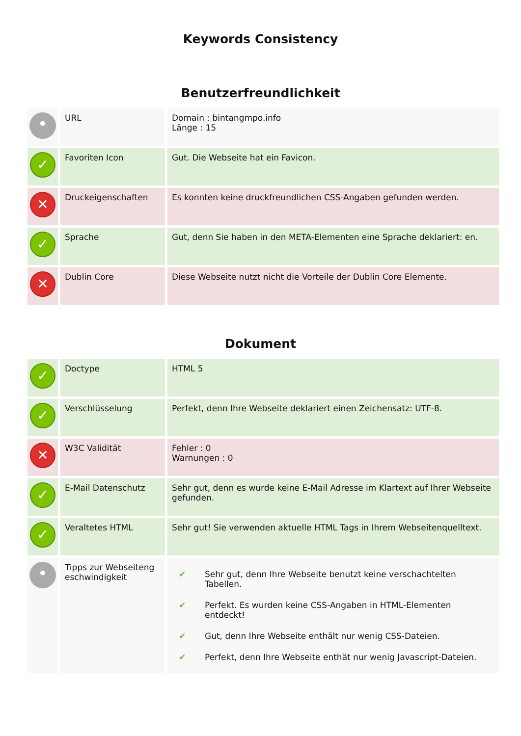Keywords Consistency
Benutzerfreundlichkeit
| • | URL | Domain : bintangmpo.info Länge : 15 |
| ✓ | Favoriten Icon | Gut. Die Webseite hat ein Favicon. |
| ✕ | Druckeigenschaften | Es konnten keine druckfreundlichen CSS-Angaben gefunden werden. |
| ✓ | Sprache | Gut, denn Sie haben in den META-Elementen eine Sprache deklariert: en. |
| ✕ | Dublin Core | Diese Webseite nutzt nicht die Vorteile der Dublin Core Elemente. |
Dokument
| ✓ | Doctype | HTML 5 |
| ✓ | Verschlüsselung | Perfekt, denn Ihre Webseite deklariert einen Zeichensatz: UTF-8. |
| ✕ | W3C Validität | Fehler : 0 Warnungen : 0 |
| ✓ | E-Mail Datenschutz | Sehr gut, denn es wurde keine E-Mail Adresse im Klartext auf Ihrer Webseite gefunden. |
| ✓ | Veraltetes HTML | Sehr gut! Sie verwenden aktuelle HTML Tags in Ihrem Webseitenquelltext. |
| • | Tipps zur Webseiteng eschwindigkeit | / ✔ / Sehr gut, denn Ihre Webseite benutzt keine verschachtelten Tabellen. / / ✔ / Perfekt. Es wurden keine CSS-Angaben in HTML-Elementen entdeckt! / / ✔ / Gut, denn Ihre Webseite enthält nur wenig CSS-Dateien. / / ✔ / Perfekt, denn Ihre Webseite enthät nur wenig Javascript-Dateien. / |